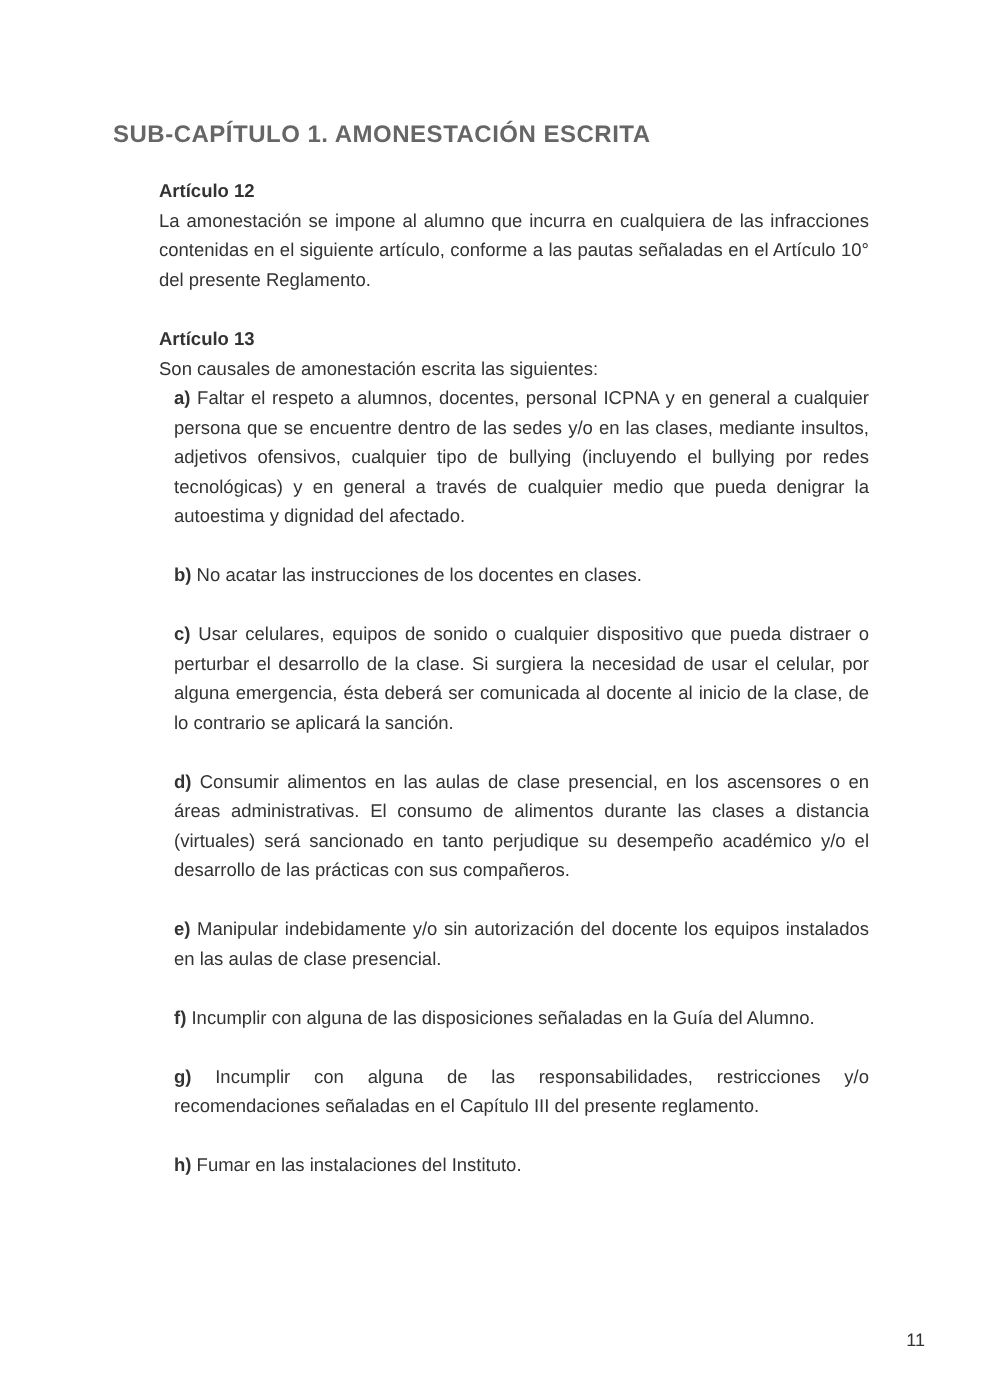SUB-CAPÍTULO 1. AMONESTACIÓN ESCRITA
Artículo 12
La amonestación se impone al alumno que incurra en cualquiera de las infracciones contenidas en el siguiente artículo, conforme a las pautas señaladas en el Artículo 10° del presente Reglamento.
Artículo 13
Son causales de amonestación escrita las siguientes:
a) Faltar el respeto a alumnos, docentes, personal ICPNA y en general a cualquier persona que se encuentre dentro de las sedes y/o en las clases, mediante insultos, adjetivos ofensivos, cualquier tipo de bullying (incluyendo el bullying por redes tecnológicas) y en general a través de cualquier medio que pueda denigrar la autoestima y dignidad del afectado.
b) No acatar las instrucciones de los docentes en clases.
c) Usar celulares, equipos de sonido o cualquier dispositivo que pueda distraer o perturbar el desarrollo de la clase. Si surgiera la necesidad de usar el celular, por alguna emergencia, ésta deberá ser comunicada al docente al inicio de la clase, de lo contrario se aplicará la sanción.
d) Consumir alimentos en las aulas de clase presencial, en los ascensores o en áreas administrativas. El consumo de alimentos durante las clases a distancia (virtuales) será sancionado en tanto perjudique su desempeño académico y/o el desarrollo de las prácticas con sus compañeros.
e) Manipular indebidamente y/o sin autorización del docente los equipos instalados en las aulas de clase presencial.
f) Incumplir con alguna de las disposiciones señaladas en la Guía del Alumno.
g) Incumplir con alguna de las responsabilidades, restricciones y/o recomendaciones señaladas en el Capítulo III del presente reglamento.
h) Fumar en las instalaciones del Instituto.
11